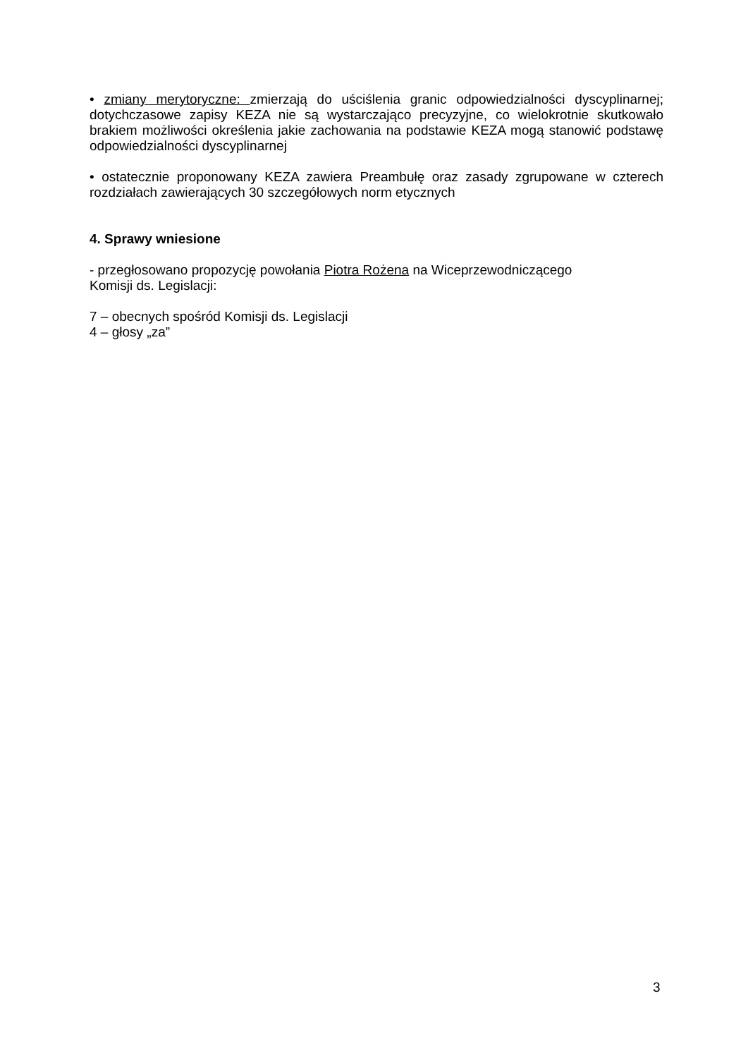• zmiany merytoryczne: zmierzają do uściślenia granic odpowiedzialności dyscyplinarnej; dotychczasowe zapisy KEZA nie są wystarczająco precyzyjne, co wielokrotnie skutkowało brakiem możliwości określenia jakie zachowania na podstawie KEZA mogą stanowić podstawę odpowiedzialności dyscyplinarnej
• ostatecznie proponowany KEZA zawiera Preambułę oraz zasady zgrupowane w czterech rozdziałach zawierających 30 szczegółowych norm etycznych
4. Sprawy wniesione
- przegłosowano propozycję powołania Piotra Rożena na Wiceprzewodniczącego
Komisji ds. Legislacji:
7 – obecnych spośród Komisji ds. Legislacji
4 – głosy „za”
3